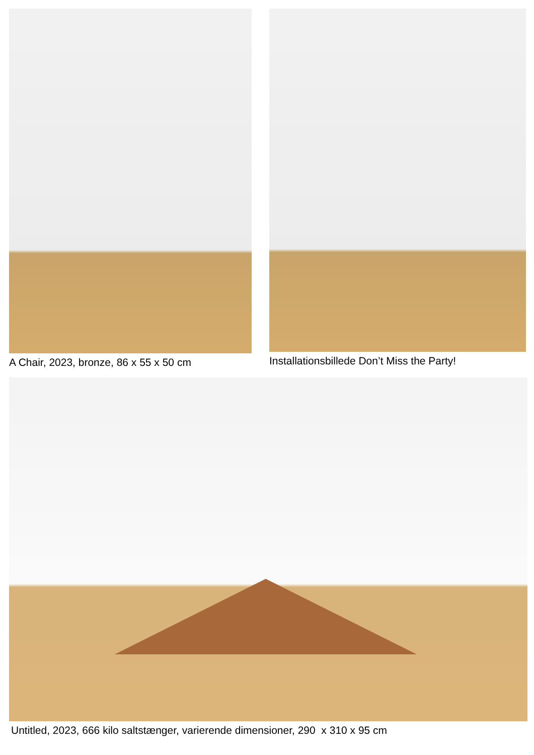A Chair, 2023, bronze, 86 x 55 x 50 cm Installationsbillede Don’t Miss the Party!
Untitled, 2023, 666 kilo saltstænger, varierende dimensioner, 290 x 310 x 95 cm